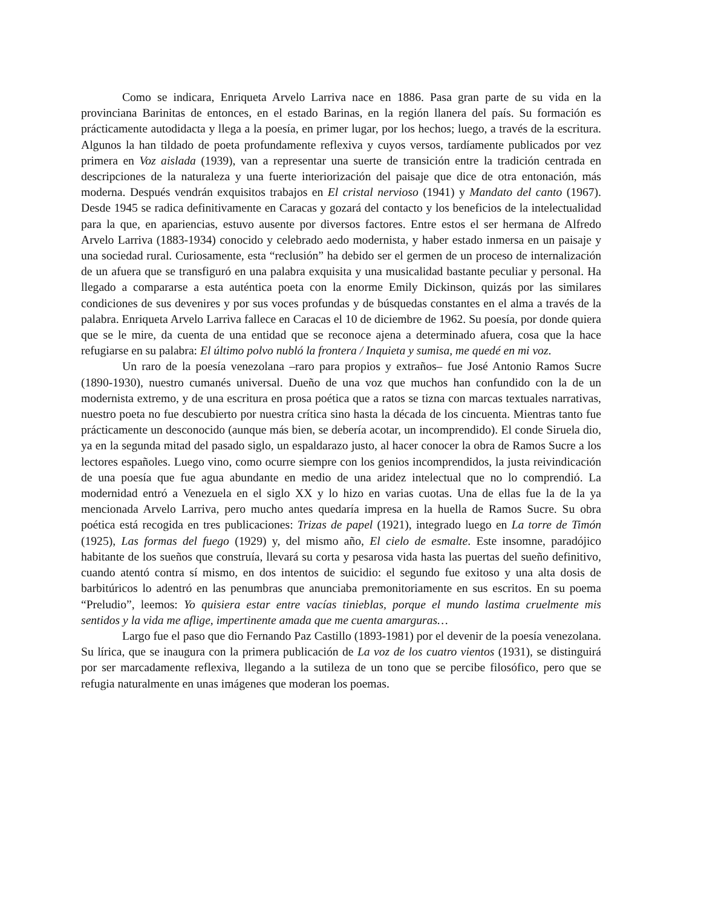Como se indicara, Enriqueta Arvelo Larriva nace en 1886. Pasa gran parte de su vida en la provinciana Barinitas de entonces, en el estado Barinas, en la región llanera del país. Su formación es prácticamente autodidacta y llega a la poesía, en primer lugar, por los hechos; luego, a través de la escritura. Algunos la han tildado de poeta profundamente reflexiva y cuyos versos, tardíamente publicados por vez primera en Voz aislada (1939), van a representar una suerte de transición entre la tradición centrada en descripciones de la naturaleza y una fuerte interiorización del paisaje que dice de otra entonación, más moderna. Después vendrán exquisitos trabajos en El cristal nervioso (1941) y Mandato del canto (1967). Desde 1945 se radica definitivamente en Caracas y gozará del contacto y los beneficios de la intelectualidad para la que, en apariencias, estuvo ausente por diversos factores. Entre estos el ser hermana de Alfredo Arvelo Larriva (1883-1934) conocido y celebrado aedo modernista, y haber estado inmersa en un paisaje y una sociedad rural. Curiosamente, esta “reclusión” ha debido ser el germen de un proceso de internalización de un afuera que se transfiguró en una palabra exquisita y una musicalidad bastante peculiar y personal. Ha llegado a compararse a esta auténtica poeta con la enorme Emily Dickinson, quizás por las similares condiciones de sus devenires y por sus voces profundas y de búsquedas constantes en el alma a través de la palabra. Enriqueta Arvelo Larriva fallece en Caracas el 10 de diciembre de 1962. Su poesía, por donde quiera que se le mire, da cuenta de una entidad que se reconoce ajena a determinado afuera, cosa que la hace refugiarse en su palabra: El último polvo nubló la frontera / Inquieta y sumisa, me quedé en mi voz.
Un raro de la poesía venezolana –raro para propios y extraños– fue José Antonio Ramos Sucre (1890-1930), nuestro cumanés universal. Dueño de una voz que muchos han confundido con la de un modernista extremo, y de una escritura en prosa poética que a ratos se tizna con marcas textuales narrativas, nuestro poeta no fue descubierto por nuestra crítica sino hasta la década de los cincuenta. Mientras tanto fue prácticamente un desconocido (aunque más bien, se debería acotar, un incomprendido). El conde Siruela dio, ya en la segunda mitad del pasado siglo, un espaldarazo justo, al hacer conocer la obra de Ramos Sucre a los lectores españoles. Luego vino, como ocurre siempre con los genios incomprendidos, la justa reivindicación de una poesía que fue agua abundante en medio de una aridez intelectual que no lo comprendió. La modernidad entró a Venezuela en el siglo XX y lo hizo en varias cuotas. Una de ellas fue la de la ya mencionada Arvelo Larriva, pero mucho antes quedaría impresa en la huella de Ramos Sucre. Su obra poética está recogida en tres publicaciones: Trizas de papel (1921), integrado luego en La torre de Timón (1925), Las formas del fuego (1929) y, del mismo año, El cielo de esmalte. Este insomne, paradójico habitante de los sueños que construía, llevará su corta y pesarosa vida hasta las puertas del sueño definitivo, cuando atentó contra sí mismo, en dos intentos de suicidio: el segundo fue exitoso y una alta dosis de barbitúricos lo adentró en las penumbras que anunciaba premonitoriamente en sus escritos. En su poema “Preludio”, leemos: Yo quisiera estar entre vacías tinieblas, porque el mundo lastima cruelmente mis sentidos y la vida me aflige, impertinente amada que me cuenta amarguras…
Largo fue el paso que dio Fernando Paz Castillo (1893-1981) por el devenir de la poesía venezolana. Su lírica, que se inaugura con la primera publicación de La voz de los cuatro vientos (1931), se distinguirá por ser marcadamente reflexiva, llegando a la sutileza de un tono que se percibe filosófico, pero que se refugia naturalmente en unas imágenes que moderan los poemas.